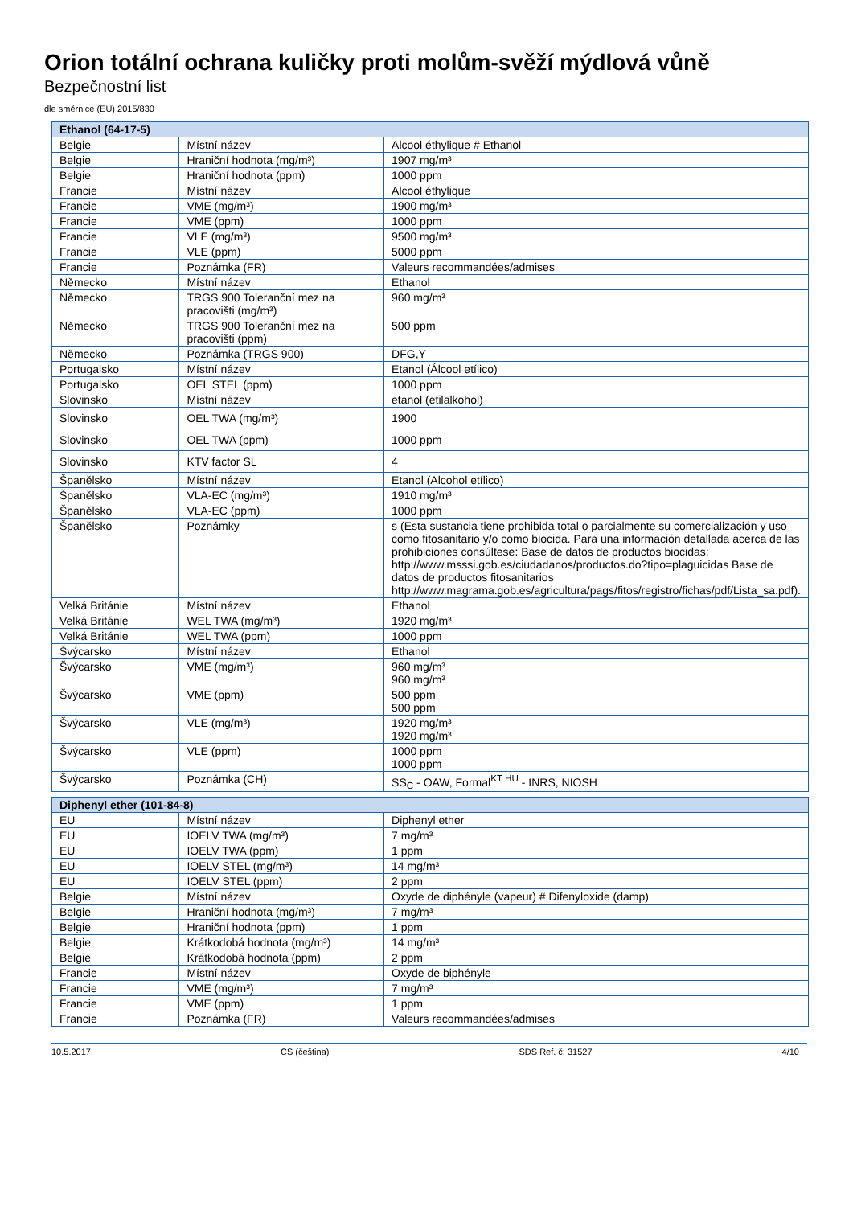Orion totální ochrana kuličky proti molům-svěží mýdlová vůně
Bezpečnostní list
dle směrnice (EU) 2015/830
| Ethanol (64-17-5) | | |
| --- | --- | --- |
| Belgie | Místní název | Alcool éthylique # Ethanol |
| Belgie | Hraniční hodnota (mg/m³) | 1907 mg/m³ |
| Belgie | Hraniční hodnota (ppm) | 1000 ppm |
| Francie | Místní název | Alcool éthylique |
| Francie | VME (mg/m³) | 1900 mg/m³ |
| Francie | VME (ppm) | 1000 ppm |
| Francie | VLE (mg/m³) | 9500 mg/m³ |
| Francie | VLE (ppm) | 5000 ppm |
| Francie | Poznámka (FR) | Valeurs recommandées/admises |
| Německo | Místní název | Ethanol |
| Německo | TRGS 900 Toleranční mez na pracovišti (mg/m³) | 960 mg/m³ |
| Německo | TRGS 900 Toleranční mez na pracovišti (ppm) | 500 ppm |
| Německo | Poznámka (TRGS 900) | DFG,Y |
| Portugalsko | Místní název | Etanol (Álcool etílico) |
| Portugalsko | OEL STEL (ppm) | 1000 ppm |
| Slovinsko | Místní název | etanol (etilalkohol) |
| Slovinsko | OEL TWA (mg/m³) | 1900 |
| Slovinsko | OEL TWA (ppm) | 1000 ppm |
| Slovinsko | KTV factor SL | 4 |
| Španělsko | Místní název | Etanol (Alcohol etílico) |
| Španělsko | VLA-EC (mg/m³) | 1910 mg/m³ |
| Španělsko | VLA-EC (ppm) | 1000 ppm |
| Španělsko | Poznámky | s (Esta sustancia tiene prohibida total o parcialmente su comercialización y uso como fitosanitario y/o como biocida. Para una información detallada acerca de las prohibiciones consúltese: Base de datos de productos biocidas: http://www.msssi.gob.es/ciudadanos/productos.do?tipo=plaguicidas Base de datos de productos fitosanitarios http://www.magrama.gob.es/agricultura/pags/fitos/registro/fichas/pdf/Lista_sa.pdf). |
| Velká Británie | Místní název | Ethanol |
| Velká Británie | WEL TWA (mg/m³) | 1920 mg/m³ |
| Velká Británie | WEL TWA (ppm) | 1000 ppm |
| Švýcarsko | Místní název | Ethanol |
| Švýcarsko | VME (mg/m³) | 960 mg/m³ 960 mg/m³ |
| Švýcarsko | VME (ppm) | 500 ppm 500 ppm |
| Švýcarsko | VLE (mg/m³) | 1920 mg/m³ 1920 mg/m³ |
| Švýcarsko | VLE (ppm) | 1000 ppm 1000 ppm |
| Švýcarsko | Poznámka (CH) | SS<sub>C</sub> - OAW, Formal<sup>KT HU</sup> - INRS, NIOSH |
| Diphenyl ether (101-84-8) | | |
| EU | Místní název | Diphenyl ether |
| EU | IOELV TWA (mg/m³) | 7 mg/m³ |
| EU | IOELV TWA (ppm) | 1 ppm |
| EU | IOELV STEL (mg/m³) | 14 mg/m³ |
| EU | IOELV STEL (ppm) | 2 ppm |
| Belgie | Místní název | Oxyde de diphényle (vapeur) # Difenyloxide (damp) |
| Belgie | Hraniční hodnota (mg/m³) | 7 mg/m³ |
| Belgie | Hraniční hodnota (ppm) | 1 ppm |
| Belgie | Krátkodobá hodnota (mg/m³) | 14 mg/m³ |
| Belgie | Krátkodobá hodnota (ppm) | 2 ppm |
| Francie | Místní název | Oxyde de biphényle |
| Francie | VME (mg/m³) | 7 mg/m³ |
| Francie | VME (ppm) | 1 ppm |
| Francie | Poznámka (FR) | Valeurs recommandées/admises |
10.5.2017 CS (čeština) SDS Ref. č: 31527 4/10